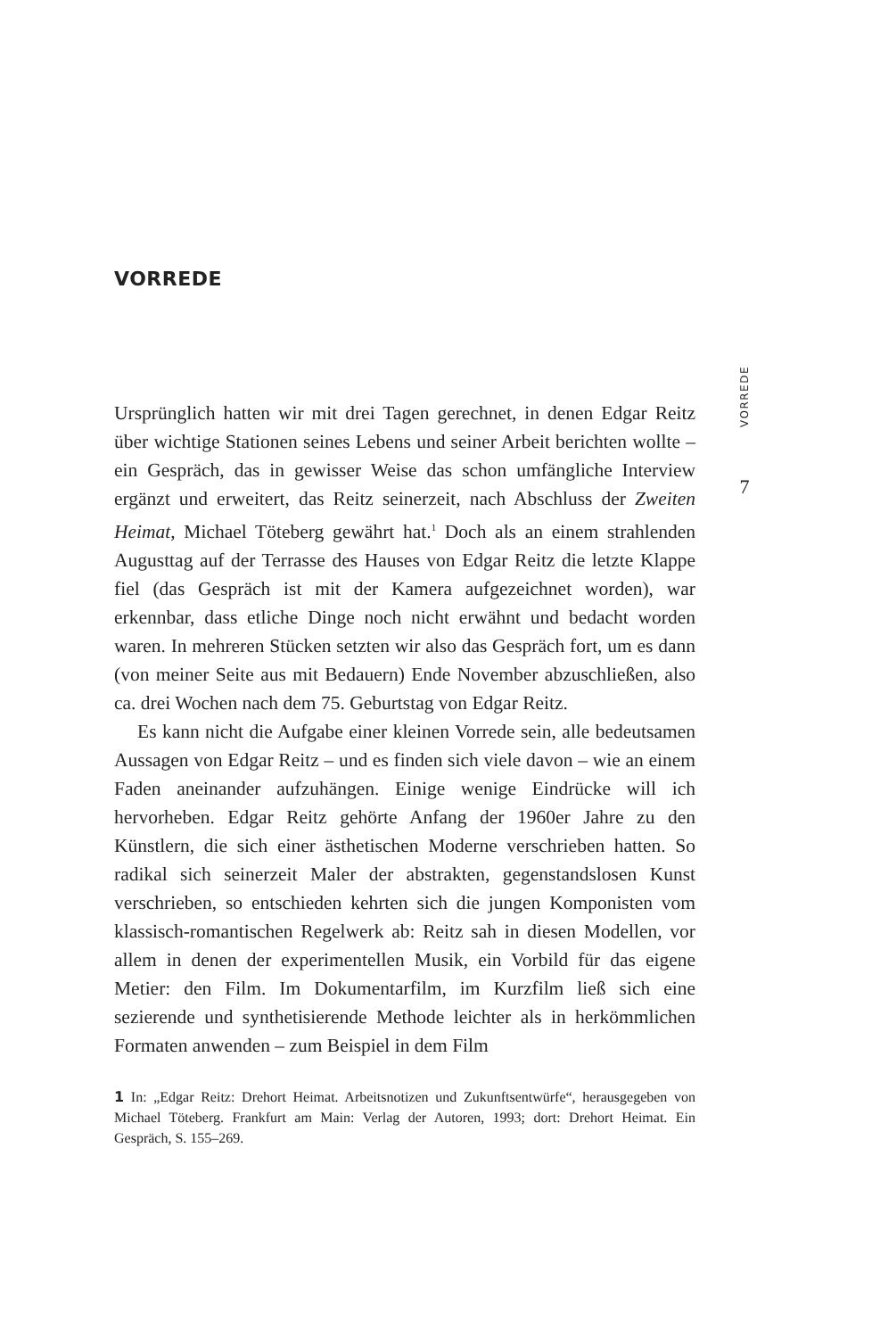VORREDE
Ursprünglich hatten wir mit drei Tagen gerechnet, in denen Edgar Reitz über wichtige Stationen seines Lebens und seiner Arbeit berichten wollte – ein Gespräch, das in gewisser Weise das schon umfängliche Interview ergänzt und erweitert, das Reitz seinerzeit, nach Abschluss der Zweiten Heimat, Michael Töteberg gewährt hat.<sup>1</sup> Doch als an einem strahlenden Augusttag auf der Terrasse des Hauses von Edgar Reitz die letzte Klappe fiel (das Gespräch ist mit der Kamera aufgezeichnet worden), war erkennbar, dass etliche Dinge noch nicht erwähnt und bedacht worden waren. In mehreren Stücken setzten wir also das Gespräch fort, um es dann (von meiner Seite aus mit Bedauern) Ende November abzuschließen, also ca. drei Wochen nach dem 75. Geburtstag von Edgar Reitz.
Es kann nicht die Aufgabe einer kleinen Vorrede sein, alle bedeutsamen Aussagen von Edgar Reitz – und es finden sich viele davon – wie an einem Faden aneinander aufzuhängen. Einige wenige Eindrücke will ich hervorheben. Edgar Reitz gehörte Anfang der 1960er Jahre zu den Künstlern, die sich einer ästhetischen Moderne verschrieben hatten. So radikal sich seinerzeit Maler der abstrakten, gegenstandslosen Kunst verschrieben, so entschieden kehrten sich die jungen Komponisten vom klassisch-romantischen Regelwerk ab: Reitz sah in diesen Modellen, vor allem in denen der experimentellen Musik, ein Vorbild für das eigene Metier: den Film. Im Dokumentarfilm, im Kurzfilm ließ sich eine sezierende und synthetisierende Methode leichter als in herkömmlichen Formaten anwenden – zum Beispiel in dem Film
1 In: „Edgar Reitz: Drehort Heimat. Arbeitsnotizen und Zukunftsentwürfe“, herausgegeben von Michael Töteberg. Frankfurt am Main: Verlag der Autoren, 1993; dort: Drehort Heimat. Ein Gespräch, S. 155–269.
VORREDE
7